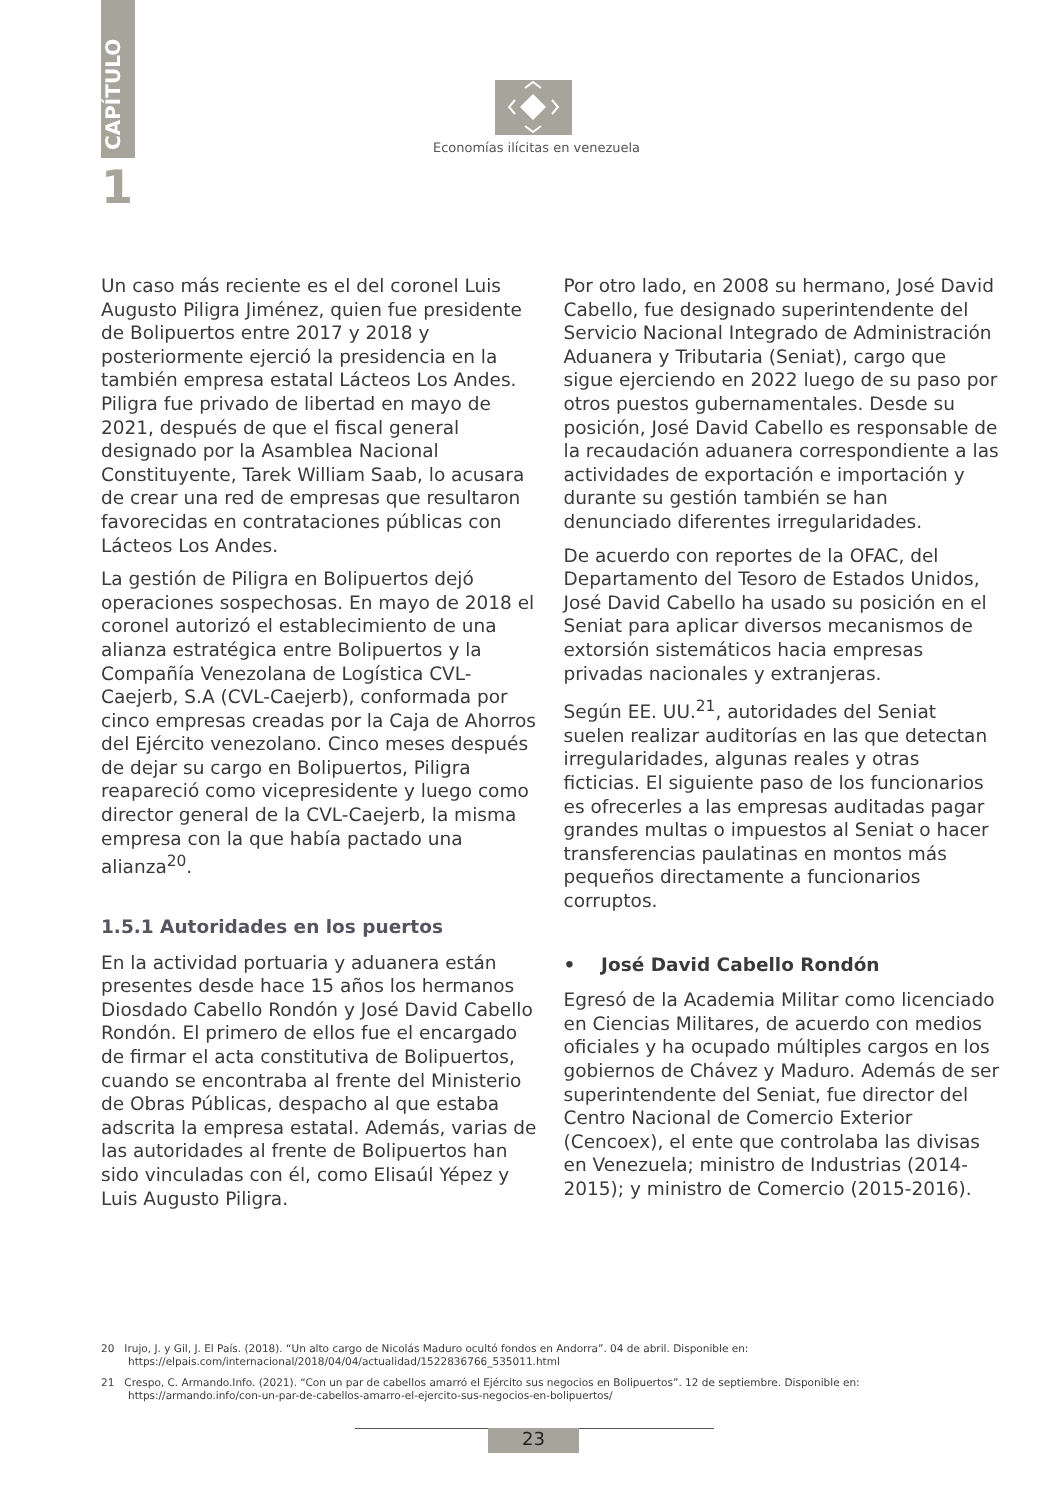CAPÍTULO
1
Economías ilícitas en venezuela
Un caso más reciente es el del coronel Luis Augusto Piligra Jiménez, quien fue presidente de Bolipuertos entre 2017 y 2018 y posteriormente ejerció la presidencia en la también empresa estatal Lácteos Los Andes. Piligra fue privado de libertad en mayo de 2021, después de que el fiscal general designado por la Asamblea Nacional Constituyente, Tarek William Saab, lo acusara de crear una red de empresas que resultaron favorecidas en contrataciones públicas con Lácteos Los Andes.
La gestión de Piligra en Bolipuertos dejó operaciones sospechosas. En mayo de 2018 el coronel autorizó el establecimiento de una alianza estratégica entre Bolipuertos y la Compañía Venezolana de Logística CVL-Caejerb, S.A (CVL-Caejerb), conformada por cinco empresas creadas por la Caja de Ahorros del Ejército venezolano. Cinco meses después de dejar su cargo en Bolipuertos, Piligra reapareció como vicepresidente y luego como director general de la CVL-Caejerb, la misma empresa con la que había pactado una alianza<sup>20</sup>.
1.5.1 Autoridades en los puertos
En la actividad portuaria y aduanera están presentes desde hace 15 años los hermanos Diosdado Cabello Rondón y José David Cabello Rondón. El primero de ellos fue el encargado de firmar el acta constitutiva de Bolipuertos, cuando se encontraba al frente del Ministerio de Obras Públicas, despacho al que estaba adscrita la empresa estatal. Además, varias de las autoridades al frente de Bolipuertos han sido vinculadas con él, como Elisaúl Yépez y Luis Augusto Piligra.
Por otro lado, en 2008 su hermano, José David Cabello, fue designado superintendente del Servicio Nacional Integrado de Administración Aduanera y Tributaria (Seniat), cargo que sigue ejerciendo en 2022 luego de su paso por otros puestos gubernamentales. Desde su posición, José David Cabello es responsable de la recaudación aduanera correspondiente a las actividades de exportación e importación y durante su gestión también se han denunciado diferentes irregularidades.
De acuerdo con reportes de la OFAC, del Departamento del Tesoro de Estados Unidos, José David Cabello ha usado su posición en el Seniat para aplicar diversos mecanismos de extorsión sistemáticos hacia empresas privadas nacionales y extranjeras.
Según EE. UU.<sup>21</sup>, autoridades del Seniat suelen realizar auditorías en las que detectan irregularidades, algunas reales y otras ficticias. El siguiente paso de los funcionarios es ofrecerles a las empresas auditadas pagar grandes multas o impuestos al Seniat o hacer transferencias paulatinas en montos más pequeños directamente a funcionarios corruptos.
• José David Cabello Rondón
Egresó de la Academia Militar como licenciado en Ciencias Militares, de acuerdo con medios oficiales y ha ocupado múltiples cargos en los gobiernos de Chávez y Maduro. Además de ser superintendente del Seniat, fue director del Centro Nacional de Comercio Exterior (Cencoex), el ente que controlaba las divisas en Venezuela; ministro de Industrias (2014-2015); y ministro de Comercio (2015-2016).
20 Irujo, J. y Gil, J. El País. (2018). “Un alto cargo de Nicolás Maduro ocultó fondos en Andorra”. 04 de abril. Disponible en: https://elpais.com/internacional/2018/04/04/actualidad/1522836766_535011.html
21 Crespo, C. Armando.Info. (2021). “Con un par de cabellos amarró el Ejército sus negocios en Bolipuertos”. 12 de septiembre. Disponible en: https://armando.info/con-un-par-de-cabellos-amarro-el-ejercito-sus-negocios-en-bolipuertos/
23